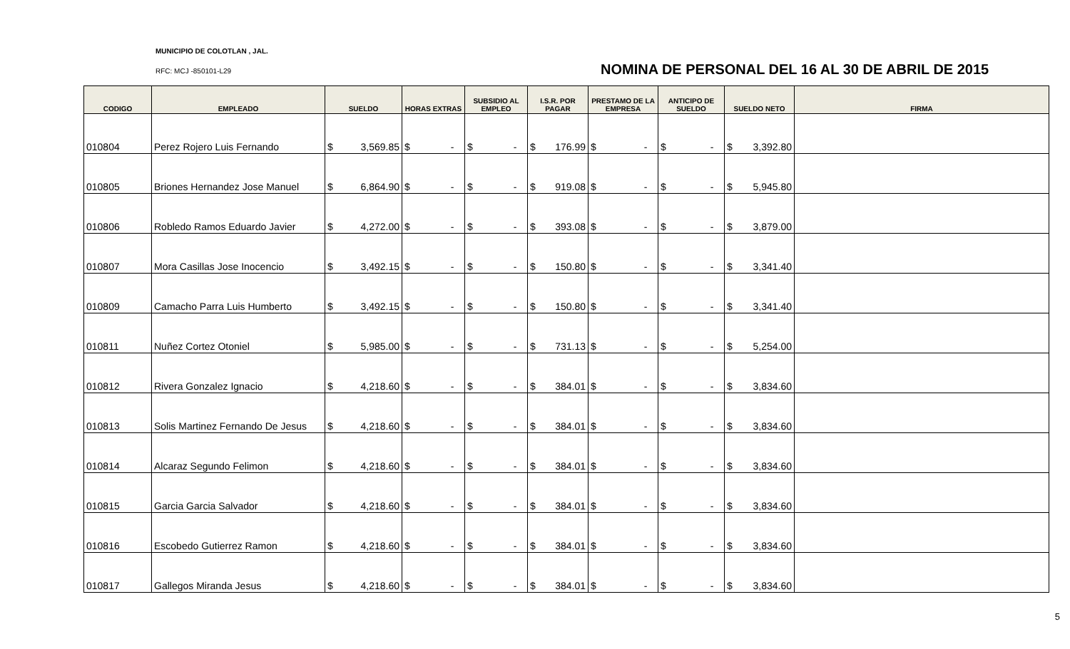MUNICIPIO DE COLOTLAN , JAL.
RFC: MCJ -850101-L29
NOMINA DE PERSONAL DEL 16 AL 30 DE ABRIL DE 2015
| CODIGO | EMPLEADO | SUELDO | HORAS EXTRAS | SUBSIDIO AL EMPLEO | I.S.R. POR PAGAR | PRESTAMO DE LA EMPRESA | ANTICIPO DE SUELDO | SUELDO NETO | FIRMA |
| --- | --- | --- | --- | --- | --- | --- | --- | --- | --- |
| 010804 | Perez Rojero Luis Fernando | $ 3,569.85 | $ - | $ - | $ 176.99 | $ - | $ - | $ 3,392.80 | |
| 010805 | Briones Hernandez Jose Manuel | $ 6,864.90 | $ - | $ - | $ 919.08 | $ - | $ - | $ 5,945.80 | |
| 010806 | Robledo Ramos Eduardo Javier | $ 4,272.00 | $ - | $ - | $ 393.08 | $ - | $ - | $ 3,879.00 | |
| 010807 | Mora Casillas Jose Inocencio | $ 3,492.15 | $ - | $ - | $ 150.80 | $ - | $ - | $ 3,341.40 | |
| 010809 | Camacho Parra Luis Humberto | $ 3,492.15 | $ - | $ - | $ 150.80 | $ - | $ - | $ 3,341.40 | |
| 010811 | Nuñez Cortez Otoniel | $ 5,985.00 | $ - | $ - | $ 731.13 | $ - | $ - | $ 5,254.00 | |
| 010812 | Rivera Gonzalez Ignacio | $ 4,218.60 | $ - | $ - | $ 384.01 | $ - | $ - | $ 3,834.60 | |
| 010813 | Solis Martinez Fernando De Jesus | $ 4,218.60 | $ - | $ - | $ 384.01 | $ - | $ - | $ 3,834.60 | |
| 010814 | Alcaraz Segundo Felimon | $ 4,218.60 | $ - | $ - | $ 384.01 | $ - | $ - | $ 3,834.60 | |
| 010815 | Garcia Garcia Salvador | $ 4,218.60 | $ - | $ - | $ 384.01 | $ - | $ - | $ 3,834.60 | |
| 010816 | Escobedo Gutierrez Ramon | $ 4,218.60 | $ - | $ - | $ 384.01 | $ - | $ - | $ 3,834.60 | |
| 010817 | Gallegos Miranda Jesus | $ 4,218.60 | $ - | $ - | $ 384.01 | $ - | $ - | $ 3,834.60 | |
5